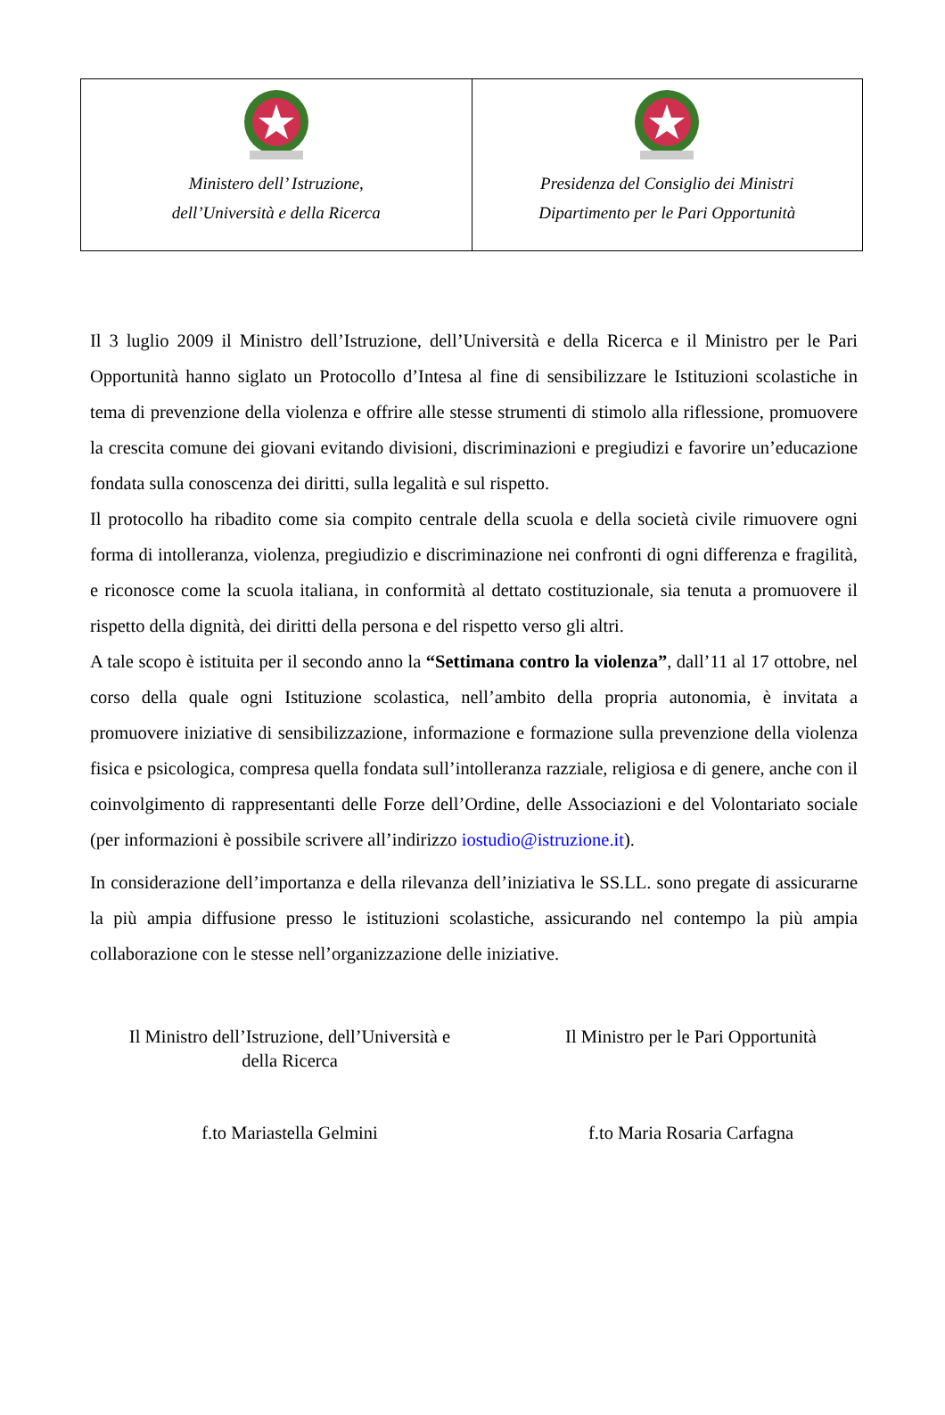Ministero dell’ Istruzione,
dell’Università e della Ricerca
Presidenza del Consiglio dei Ministri
Dipartimento per le Pari Opportunità
Il 3 luglio 2009 il Ministro dell’Istruzione, dell’Università e della Ricerca e il Ministro per le Pari Opportunità hanno siglato un Protocollo d’Intesa al fine di sensibilizzare le Istituzioni scolastiche in tema di prevenzione della violenza e offrire alle stesse strumenti di stimolo alla riflessione, promuovere la crescita comune dei giovani evitando divisioni, discriminazioni e pregiudizi e favorire un’educazione fondata sulla conoscenza dei diritti, sulla legalità e sul rispetto.
Il protocollo ha ribadito come sia compito centrale della scuola e della società civile rimuovere ogni forma di intolleranza, violenza, pregiudizio e discriminazione nei confronti di ogni differenza e fragilità, e riconosce come la scuola italiana, in conformità al dettato costituzionale, sia tenuta a promuovere il rispetto della dignità, dei diritti della persona e del rispetto verso gli altri.
A tale scopo è istituita per il secondo anno la “Settimana contro la violenza”, dall’11 al 17 ottobre, nel corso della quale ogni Istituzione scolastica, nell’ambito della propria autonomia, è invitata a promuovere iniziative di sensibilizzazione, informazione e formazione sulla prevenzione della violenza fisica e psicologica, compresa quella fondata sull’intolleranza razziale, religiosa e di genere, anche con il coinvolgimento di rappresentanti delle Forze dell’Ordine, delle Associazioni e del Volontariato sociale (per informazioni è possibile scrivere all’indirizzo iostudio@istruzione.it).
In considerazione dell’importanza e della rilevanza dell’iniziativa le SS.LL. sono pregate di assicurarne la più ampia diffusione presso le istituzioni scolastiche, assicurando nel contempo la più ampia collaborazione con le stesse nell’organizzazione delle iniziative.
Il Ministro dell’Istruzione, dell’Università e
della Ricerca
f.to Mariastella Gelmini
Il Ministro per le Pari Opportunità
f.to Maria Rosaria Carfagna